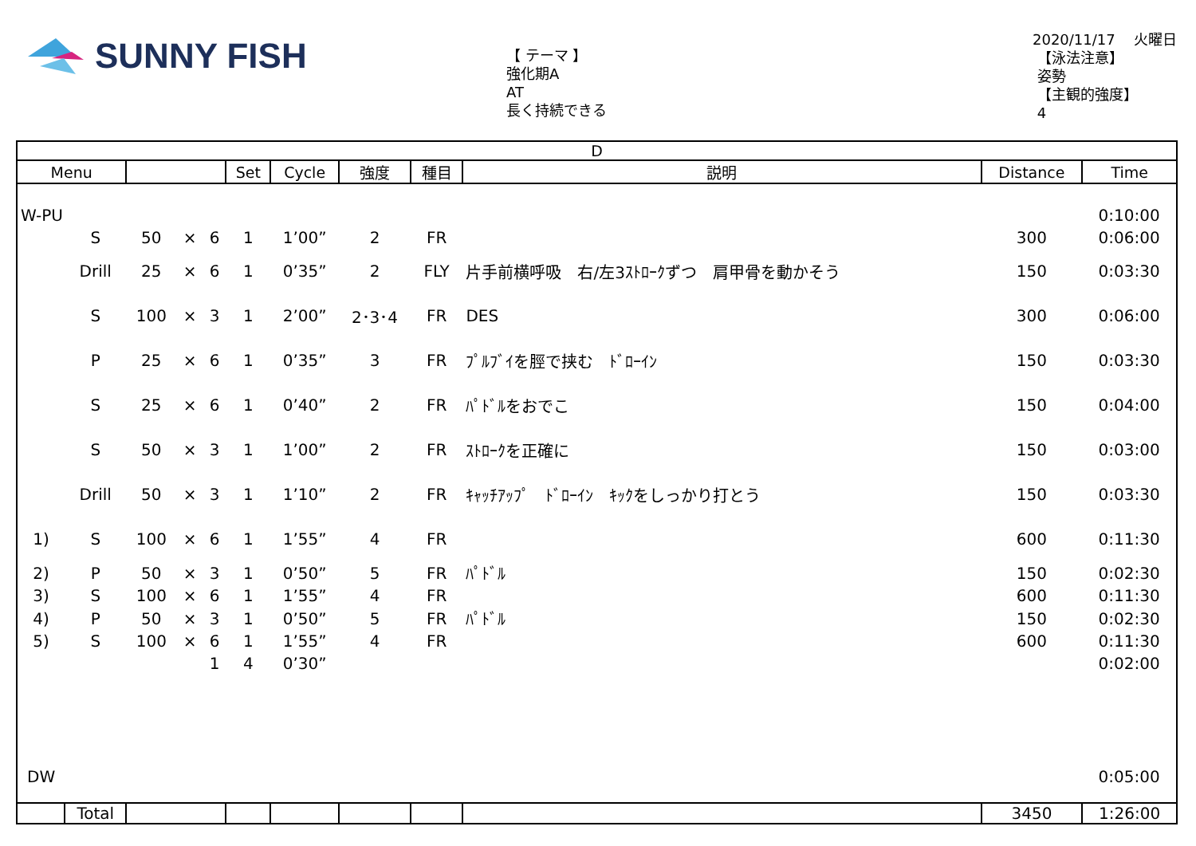SUNNY FISH
【 テーマ 】
強化期A
AT
長く持続できる
2020/11/17 　火曜日
【泳法注意】
姿勢
【主観的強度】
4
| D | | | | | | | | | | | |
| --- | --- | --- | --- | --- | --- | --- | --- | --- | --- | --- | --- |
| Menu | | | | | Set | Cycle | 強度 | 種目 | 説明 | Distance | Time |
| W-PU | | | | | | | | | | | 0:10:00 |
| | S | 50 | × | 6 | 1 | 1’00” | 2 | FR | | 300 | 0:06:00 |
| | Drill | 25 | × | 6 | 1 | 0’35” | 2 | FLY | 片手前横呼吸 右/左3ｽﾄﾛｰｸずつ 肩甲骨を動かそう | 150 | 0:03:30 |
| | S | 100 | × | 3 | 1 | 2’00” | 2･3･4 | FR | DES | 300 | 0:06:00 |
| | P | 25 | × | 6 | 1 | 0’35” | 3 | FR | ﾌﾟﾙﾌﾞｲを脛で挟む ﾄﾞﾛｰｲﾝ | 150 | 0:03:30 |
| | S | 25 | × | 6 | 1 | 0’40” | 2 | FR | ﾊﾟﾄﾞﾙをおでこ | 150 | 0:04:00 |
| | S | 50 | × | 3 | 1 | 1’00” | 2 | FR | ｽﾄﾛｰｸを正確に | 150 | 0:03:00 |
| | Drill | 50 | × | 3 | 1 | 1’10” | 2 | FR | ｷｬｯﾁｱｯﾌﾟ ﾄﾞﾛｰｲﾝ ｷｯｸをしっかり打とう | 150 | 0:03:30 |
| 1) | S | 100 | × | 6 | 1 | 1’55” | 4 | FR | | 600 | 0:11:30 |
| 2) | P | 50 | × | 3 | 1 | 0’50” | 5 | FR | ﾊﾟﾄﾞﾙ | 150 | 0:02:30 |
| 3) | S | 100 | × | 6 | 1 | 1’55” | 4 | FR | | 600 | 0:11:30 |
| 4) | P | 50 | × | 3 | 1 | 0’50” | 5 | FR | ﾊﾟﾄﾞﾙ | 150 | 0:02:30 |
| 5) | S | 100 | × | 6 | 1 | 1’55” | 4 | FR | | 600 | 0:11:30 |
| | | | | 1 | 4 | 0’30” | | | | | 0:02:00 |
| DW | | | | | | | | | | | 0:05:00 |
| | Total | | | | | | | | | 3450 | 1:26:00 |